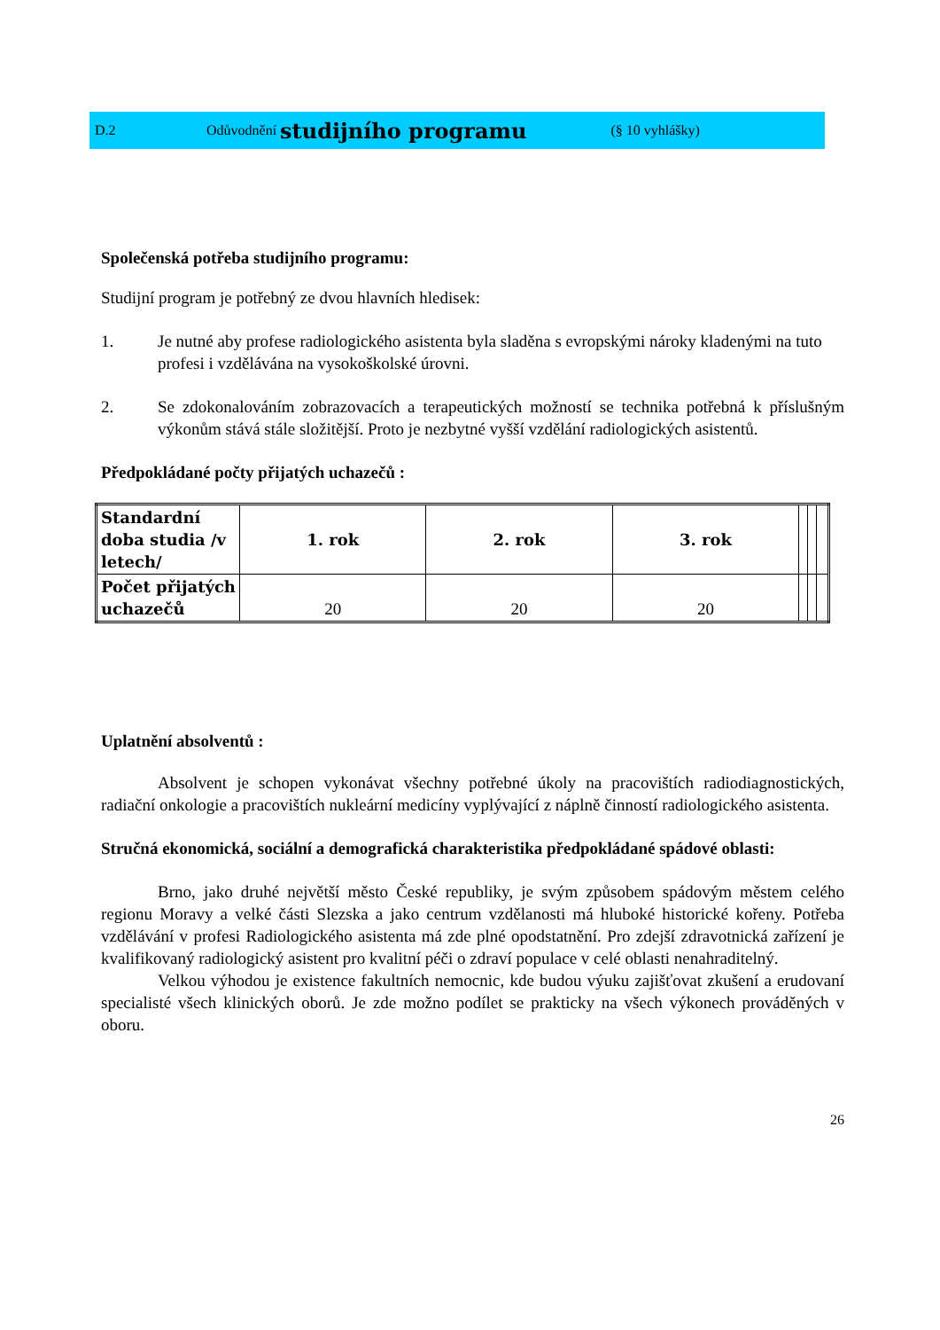D.2 Odůvodnění studijního programu (§ 10 vyhlášky)
Společenská potřeba studijního programu:
Studijní program je potřebný ze dvou hlavních hledisek:
1. Je nutné aby profese radiologického asistenta byla sladěna s evropskými nároky kladenými na tuto profesi i vzdělávána na vysokoškolské úrovni.
2. Se zdokonalováním zobrazovacích a terapeutických možností se technika potřebná k příslušným výkonům stává stále složitější. Proto je nezbytné vyšší vzdělání radiologických asistentů.
Předpokládané počty přijatých uchazečů :
| Standardní doba studia /v letech/ | 1. rok | 2. rok | 3. rok | | | |
| Počet přijatých uchazečů | 20 | 20 | 20 | | | |
Uplatnění absolventů :
Absolvent je schopen vykonávat všechny potřebné úkoly na pracovištích radiodiagnostických, radiační onkologie a pracovištích nukleární medicíny vyplývající z náplně činností radiologického asistenta.
Stručná ekonomická, sociální a demografická charakteristika předpokládané spádové oblasti:
Brno, jako druhé největší město České republiky, je svým způsobem spádovým městem celého regionu Moravy a velké části Slezska a jako centrum vzdělanosti má hluboké historické kořeny. Potřeba vzdělávání v profesi Radiologického asistenta má zde plné opodstatnění. Pro zdejší zdravotnická zařízení je kvalifikovaný radiologický asistent pro kvalitní péči o zdraví populace v celé oblasti nenahraditelný.
Velkou výhodou je existence fakultních nemocnic, kde budou výuku zajišťovat zkušení a erudovaní specialisté všech klinických oborů. Je zde možno podílet se prakticky na všech výkonech prováděných v oboru.
26